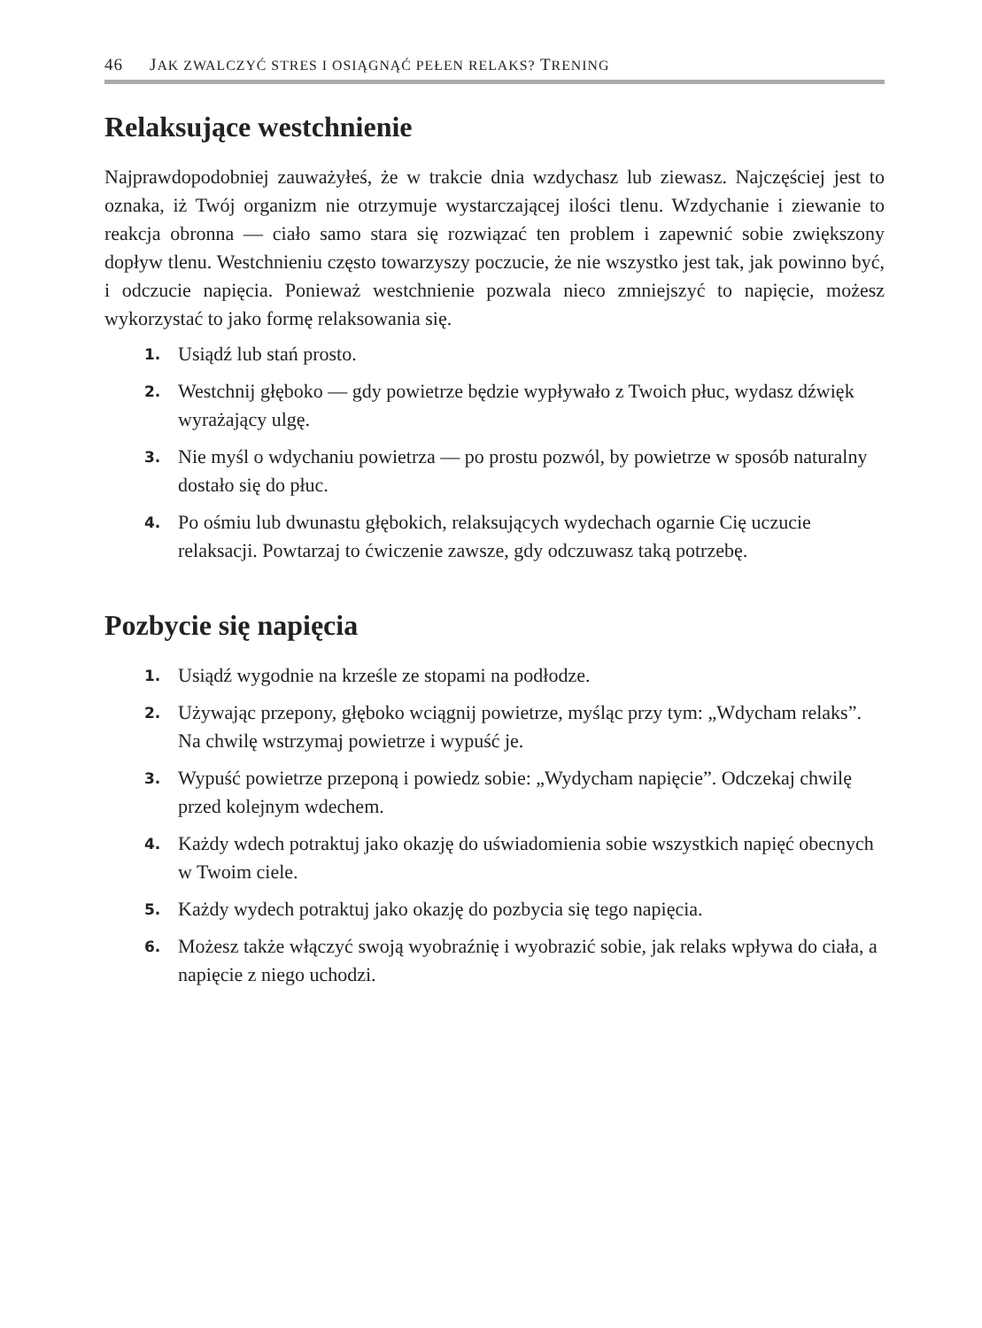46 JAK ZWALCZYĆ STRES I OSIĄGNĄĆ PEŁEN RELAKS? TRENING
Relaksujące westchnienie
Najprawdopodobniej zauważyłeś, że w trakcie dnia wzdychasz lub ziewasz. Najczęściej jest to oznaka, iż Twój organizm nie otrzymuje wystarczającej ilości tlenu. Wzdychanie i ziewanie to reakcja obronna — ciało samo stara się rozwiązać ten problem i zapewnić sobie zwiększony dopływ tlenu. Westchnieniu często towarzyszy poczucie, że nie wszystko jest tak, jak powinno być, i odczucie napięcia. Ponieważ westchnienie pozwala nieco zmniejszyć to napięcie, możesz wykorzystać to jako formę relaksowania się.
1. Usiądź lub stań prosto.
2. Westchnij głęboko — gdy powietrze będzie wypływało z Twoich płuc, wydasz dźwięk wyrażający ulgę.
3. Nie myśl o wdychaniu powietrza — po prostu pozwól, by powietrze w sposób naturalny dostało się do płuc.
4. Po ośmiu lub dwunastu głębokich, relaksujących wydechach ogarnie Cię uczucie relaksacji. Powtarzaj to ćwiczenie zawsze, gdy odczuwasz taką potrzebę.
Pozbycie się napięcia
1. Usiądź wygodnie na krześle ze stopami na podłodze.
2. Używając przepony, głęboko wciągnij powietrze, myśląc przy tym: „Wdycham relaks”. Na chwilę wstrzymaj powietrze i wypuść je.
3. Wypuść powietrze przeponą i powiedz sobie: „Wydycham napięcie”. Odczekaj chwilę przed kolejnym wdechem.
4. Każdy wdech potraktuj jako okazję do uświadomienia sobie wszystkich napięć obecnych w Twoim ciele.
5. Każdy wydech potraktuj jako okazję do pozbycia się tego napięcia.
6. Możesz także włączyć swoją wyobraźnię i wyobrazić sobie, jak relaks wpływa do ciała, a napięcie z niego uchodzi.